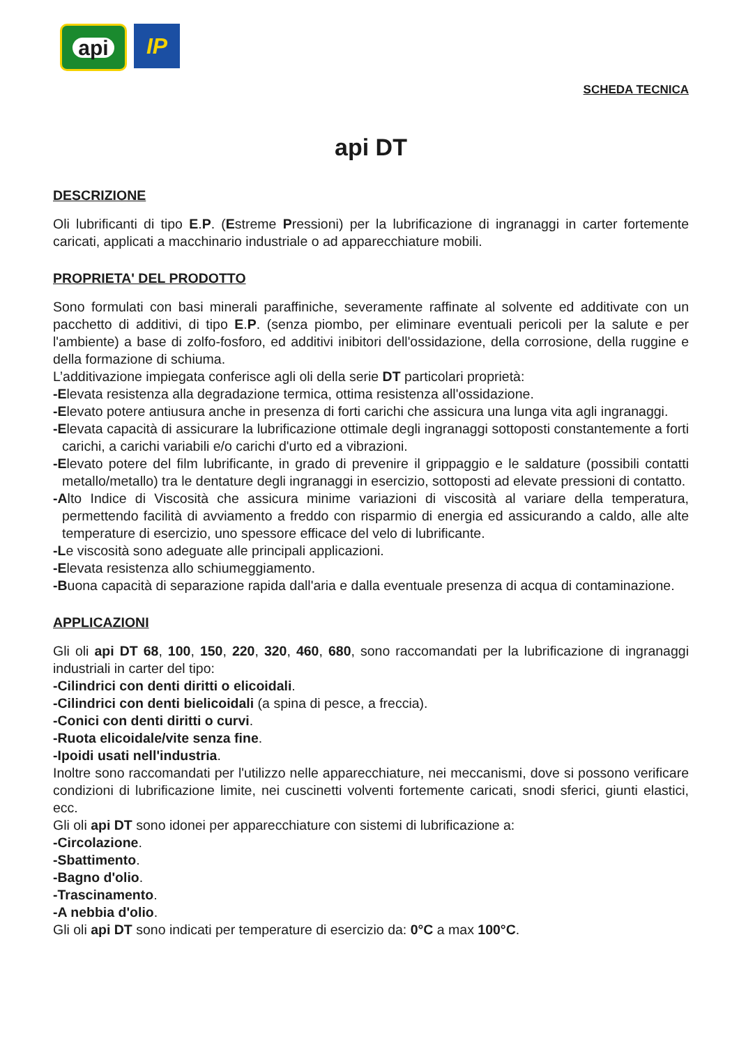api
IP
SCHEDA TECNICA
api DT
DESCRIZIONE
Oli lubrificanti di tipo E.P. (Estreme Pressioni) per la lubrificazione di ingranaggi in carter fortemente caricati, applicati a macchinario industriale o ad apparecchiature mobili.
PROPRIETA' DEL PRODOTTO
Sono formulati con basi minerali paraffiniche, severamente raffinate al solvente ed additivate con un pacchetto di additivi, di tipo E.P. (senza piombo, per eliminare eventuali pericoli per la salute e per l'ambiente) a base di zolfo-fosforo, ed additivi inibitori dell'ossidazione, della corrosione, della ruggine e della formazione di schiuma.
L’additivazione impiegata conferisce agli oli della serie DT particolari proprietà:
-Elevata resistenza alla degradazione termica, ottima resistenza all'ossidazione.
-Elevato potere antiusura anche in presenza di forti carichi che assicura una lunga vita agli ingranaggi.
-Elevata capacità di assicurare la lubrificazione ottimale degli ingranaggi sottoposti constantemente a forti carichi, a carichi variabili e/o carichi d'urto ed a vibrazioni.
-Elevato potere del film lubrificante, in grado di prevenire il grippaggio e le saldature (possibili contatti metallo/metallo) tra le dentature degli ingranaggi in esercizio, sottoposti ad elevate pressioni di contatto.
-Alto Indice di Viscosità che assicura minime variazioni di viscosità al variare della temperatura, permettendo facilità di avviamento a freddo con risparmio di energia ed assicurando a caldo, alle alte temperature di esercizio, uno spessore efficace del velo di lubrificante.
-Le viscosità sono adeguate alle principali applicazioni.
-Elevata resistenza allo schiumeggiamento.
-Buona capacità di separazione rapida dall'aria e dalla eventuale presenza di acqua di contaminazione.
APPLICAZIONI
Gli oli api DT 68, 100, 150, 220, 320, 460, 680, sono raccomandati per la lubrificazione di ingranaggi industriali in carter del tipo:
-Cilindrici con denti diritti o elicoidali.
-Cilindrici con denti bielicoidali (a spina di pesce, a freccia).
-Conici con denti diritti o curvi.
-Ruota elicoidale/vite senza fine.
-Ipoidi usati nell'industria.
Inoltre sono raccomandati per l'utilizzo nelle apparecchiature, nei meccanismi, dove si possono verificare condizioni di lubrificazione limite, nei cuscinetti volventi fortemente caricati, snodi sferici, giunti elastici, ecc.
Gli oli api DT sono idonei per apparecchiature con sistemi di lubrificazione a:
-Circolazione.
-Sbattimento.
-Bagno d'olio.
-Trascinamento.
-A nebbia d'olio.
Gli oli api DT sono indicati per temperature di esercizio da: 0°C a max 100°C.